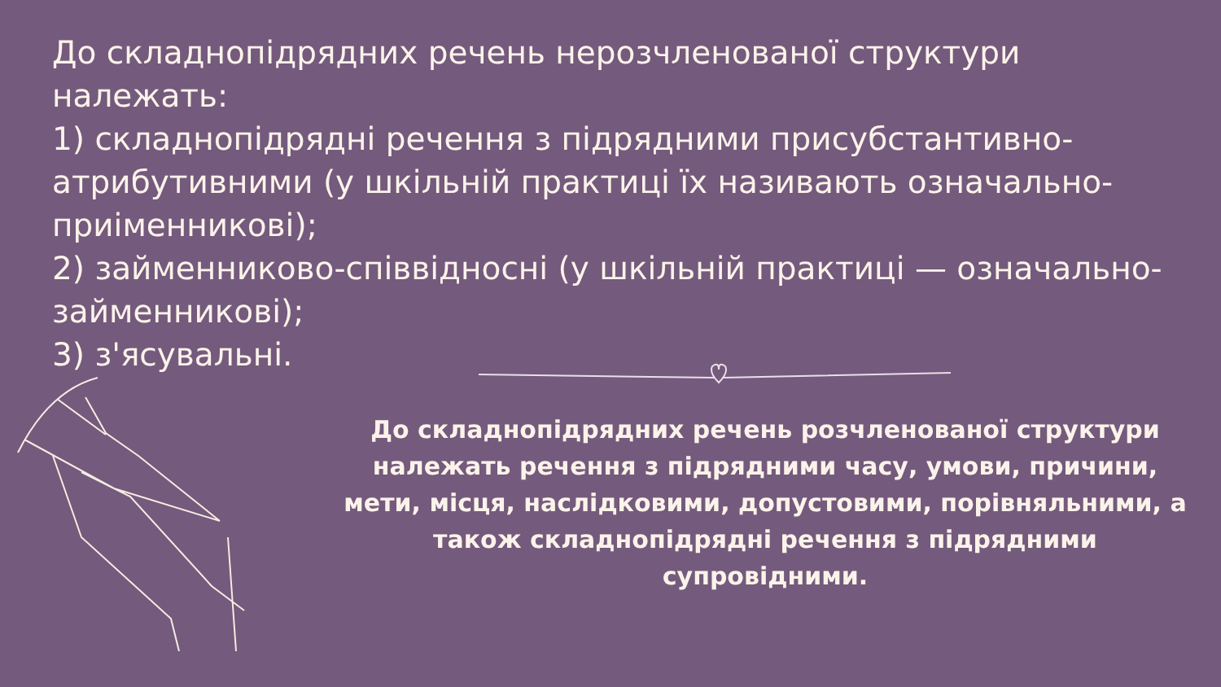До складнопідрядних речень нерозчленованої структури належать:
1) складнопідрядні речення з підрядними присубстантивно-атрибутивними (у шкільній практиці їх називають означально-приіменникові);
2) займенниково-співвідносні (у шкільній практиці — означально-займенникові);
3) з'ясувальні.
До складнопідрядних речень розчленованої структури належать речення з підрядними часу, умови, причини, мети, місця, наслідковими, допустовими, порівняльними, а також складнопідрядні речення з підрядними супровідними.